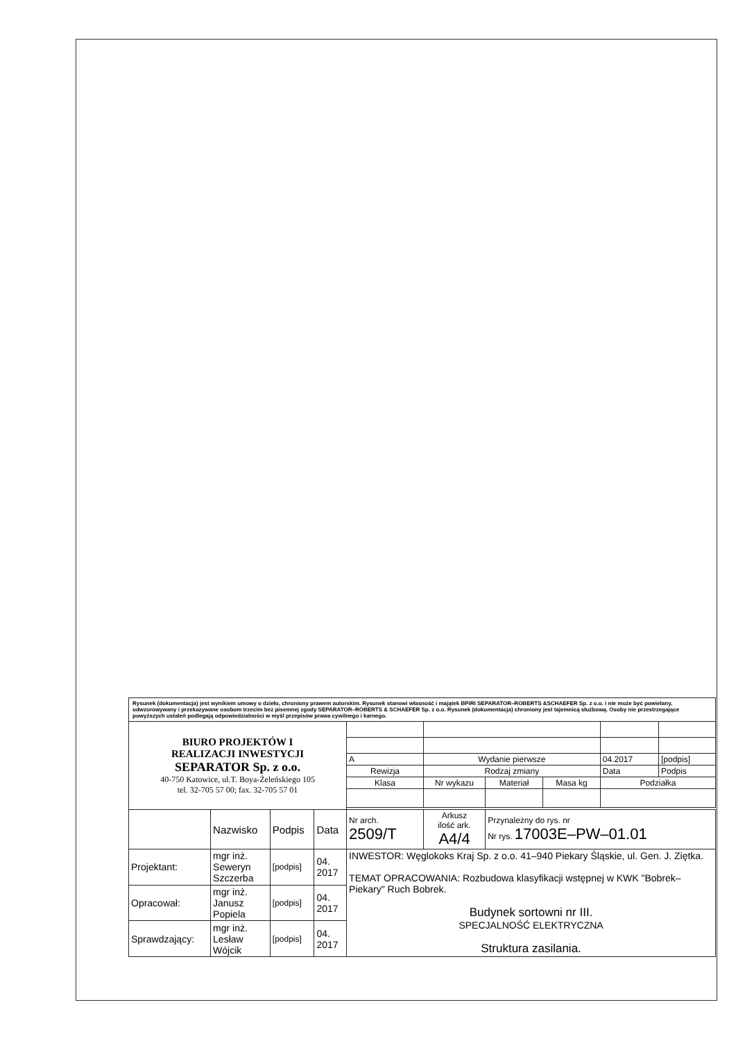Rysunek (dokumentacja) jest wynikiem umowy o dzieło, chroniony prawem autorskim. Rysunek stanowi własność i majątek BPiRI SEPARATOR–ROBERTS &SCHAEFER Sp. z o.o. i nie może być powielany, odwzorowywany i przekazywane osobom trzecim bez pisemnej zgody SEPARATOR–ROBERTS & SCHAEFER Sp. z o.o. Rysunek (dokumentacja) chroniony jest tajemnicą służbową. Osoby nie przestrzegające powyższych ustaleń podlegają odpowiedzialności w myśl przepisów prawa cywilnego i karnego.
| BIURO PROJEKTÓW I REALIZACJI INWESTYCJI SEPARATOR Sp. z o.o. 40-750 Katowice, ul.T. Boya-Żeleńskiego 105 tel. 32-705 57 00; fax. 32-705 57 01 | | | | | | | | | |
| | | | | A | Wydanie pierwsze | | | 04.2017 | [podpis] |
| | | | | Rewizja | Rodzaj zmiany | | | Data | Podpis |
| | | | | Klasa | Nr wykazu | Materiał | Masa kg | Podziałka | |
| | Nazwisko | Podpis | Data | Nr arch. 2509/T | Arkusz ilość ark. A4/4 | Przynależny do rys. nr Nr rys. 17003E–PW–01.01 | | | |
| Projektant: | mgr inż. Seweryn Szczerba | [podpis] | 04. 2017 | INWESTOR: Węglokoks Kraj Sp. z o.o. 41–940 Piekary Śląskie, ul. Gen. J. Ziętka. TEMAT OPRACOWANIA: Rozbudowa klasyfikacji wstępnej w KWK "Bobrek–Piekary" Ruch Bobrek. Budynek sortowni nr III. SPECJALNOŚĆ ELEKTRYCZNA Struktura zasilania. | | | | | |
| Opracował: | mgr inż. Janusz Popiela | [podpis] | 04. 2017 | | | | | | |
| Sprawdzający: | mgr inż. Lesław Wójcik | [podpis] | 04. 2017 | | | | | | |